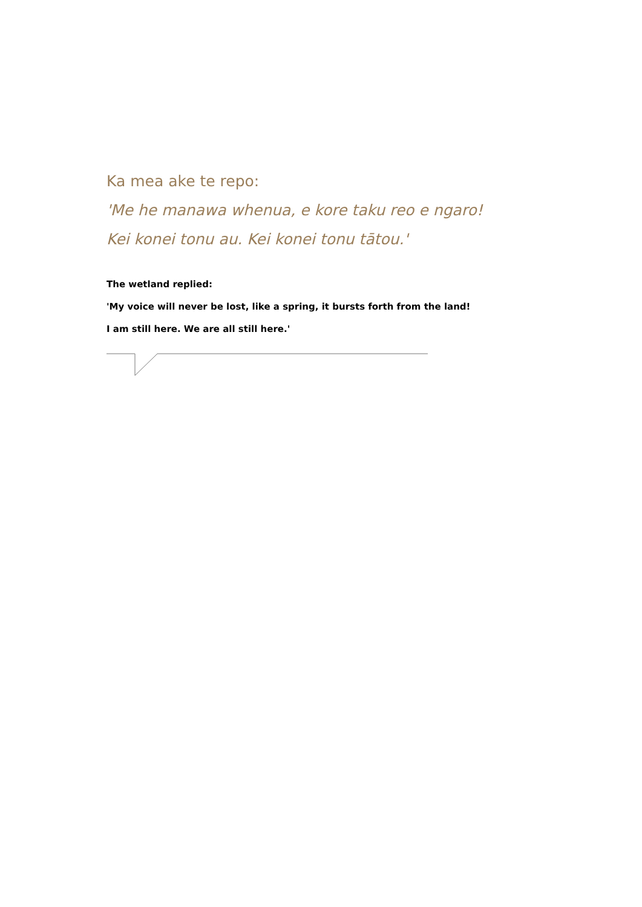Ka mea ake te repo:
'Me he manawa whenua, e kore taku reo e ngaro!
Kei konei tonu au. Kei konei tonu tātou.'
The wetland replied:
'My voice will never be lost, like a spring, it bursts forth from the land!
I am still here. We are all still here.'